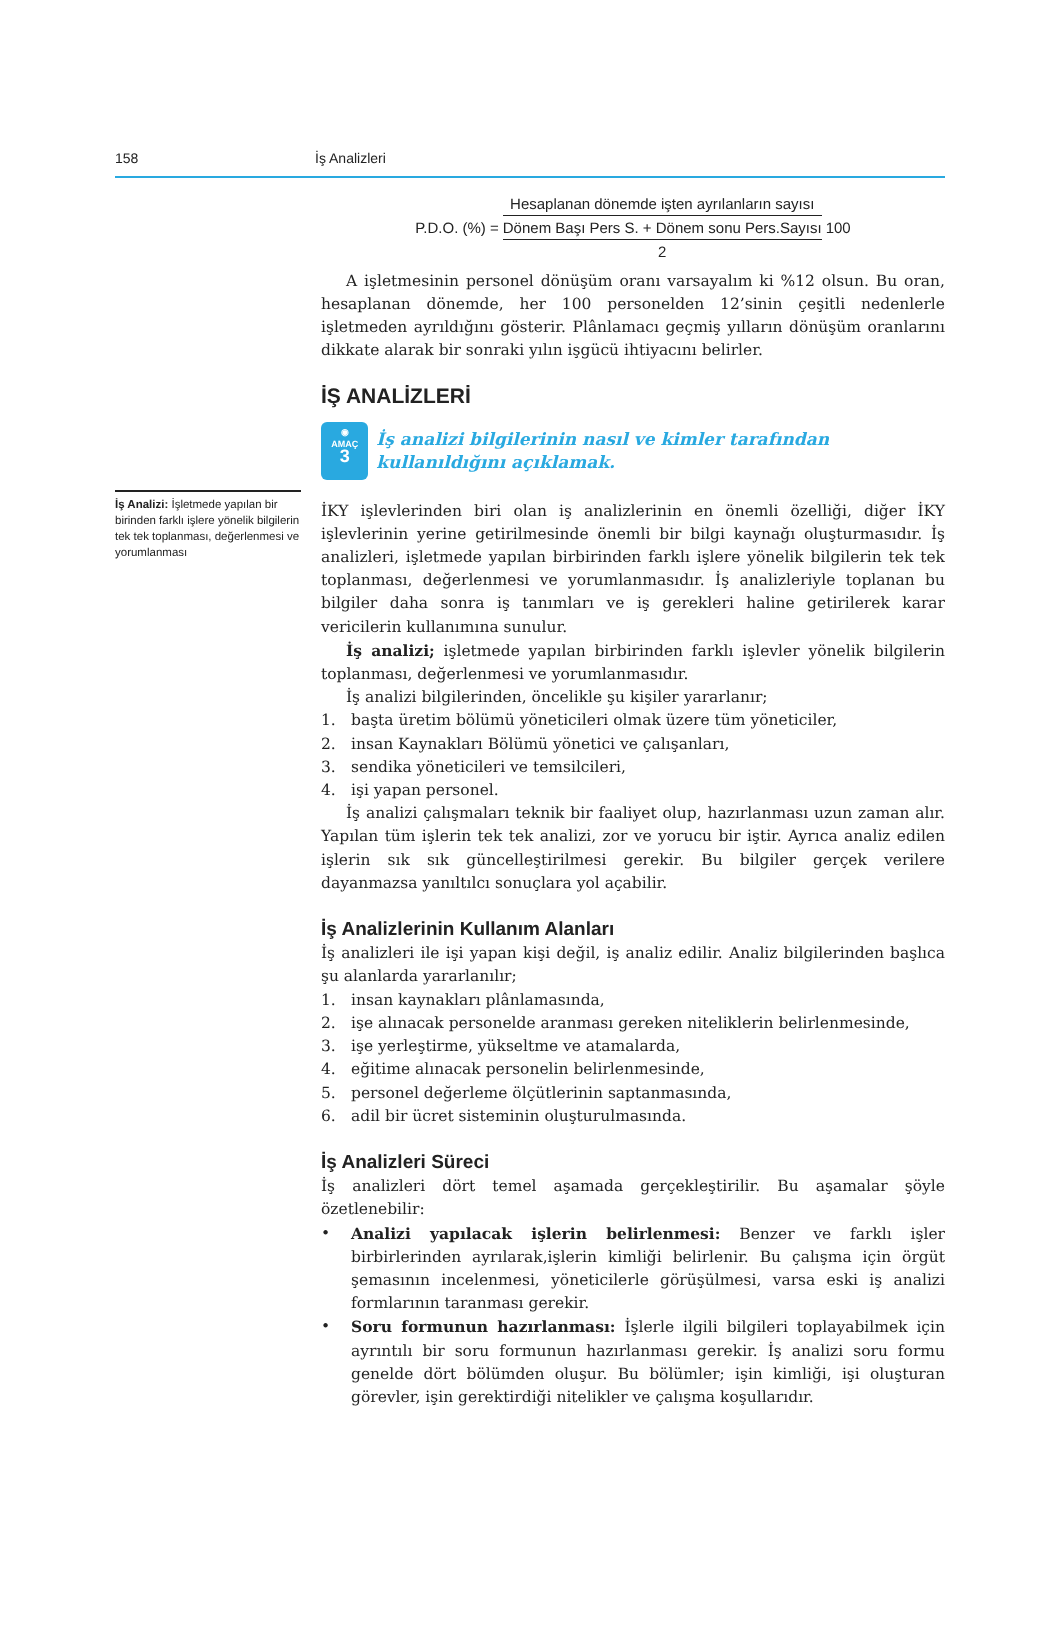158 İş Analizleri
İş Analizi: İşletmede yapılan bir birinden farklı işlere yönelik bilgilerin tek tek toplanması, değerlenmesi ve yorumlanması
P.D.O. (%) = Hesaplanan dönemde işten ayrılanların sayısı Dönem Başı Pers S. + Dönem sonu Pers.Sayısı 2 100
A işletmesinin personel dönüşüm oranı varsayalım ki %12 olsun. Bu oran, hesaplanan dönemde, her 100 personelden 12’sinin çeşitli nedenlerle işletmeden ayrıldığını gösterir. Plânlamacı geçmiş yılların dönüşüm oranlarını dikkate alarak bir sonraki yılın işgücü ihtiyacını belirler.
İŞ ANALİZLERİ
◉
AMAÇ
3
İş analizi bilgilerinin nasıl ve kimler tarafından kullanıldığını açıklamak.
İKY işlevlerinden biri olan iş analizlerinin en önemli özelliği, diğer İKY işlevlerinin yerine getirilmesinde önemli bir bilgi kaynağı oluşturmasıdır. İş analizleri, işletmede yapılan birbirinden farklı işlere yönelik bilgilerin tek tek toplanması, değerlenmesi ve yorumlanmasıdır. İş analizleriyle toplanan bu bilgiler daha sonra iş tanımları ve iş gerekleri haline getirilerek karar vericilerin kullanımına sunulur.
İş analizi; işletmede yapılan birbirinden farklı işlevler yönelik bilgilerin toplanması, değerlenmesi ve yorumlanmasıdır.
İş analizi bilgilerinden, öncelikle şu kişiler yararlanır;
1. başta üretim bölümü yöneticileri olmak üzere tüm yöneticiler,
2. insan Kaynakları Bölümü yönetici ve çalışanları,
3. sendika yöneticileri ve temsilcileri,
4. işi yapan personel.
İş analizi çalışmaları teknik bir faaliyet olup, hazırlanması uzun zaman alır. Yapılan tüm işlerin tek tek analizi, zor ve yorucu bir iştir. Ayrıca analiz edilen işlerin sık sık güncelleştirilmesi gerekir. Bu bilgiler gerçek verilere dayanmazsa yanıltılcı sonuçlara yol açabilir.
İş Analizlerinin Kullanım Alanları
İş analizleri ile işi yapan kişi değil, iş analiz edilir. Analiz bilgilerinden başlıca şu alanlarda yararlanılır;
1. insan kaynakları plânlamasında,
2. işe alınacak personelde aranması gereken niteliklerin belirlenmesinde,
3. işe yerleştirme, yükseltme ve atamalarda,
4. eğitime alınacak personelin belirlenmesinde,
5. personel değerleme ölçütlerinin saptanmasında,
6. adil bir ücret sisteminin oluşturulmasında.
İş Analizleri Süreci
İş analizleri dört temel aşamada gerçekleştirilir. Bu aşamalar şöyle özetlenebilir:
• Analizi yapılacak işlerin belirlenmesi: Benzer ve farklı işler birbirlerinden ayrılarak,işlerin kimliği belirlenir. Bu çalışma için örgüt şemasının incelenmesi, yöneticilerle görüşülmesi, varsa eski iş analizi formlarının taranması gerekir.
• Soru formunun hazırlanması: İşlerle ilgili bilgileri toplayabilmek için ayrıntılı bir soru formunun hazırlanması gerekir. İş analizi soru formu genelde dört bölümden oluşur. Bu bölümler; işin kimliği, işi oluşturan görevler, işin gerektirdiği nitelikler ve çalışma koşullarıdır.